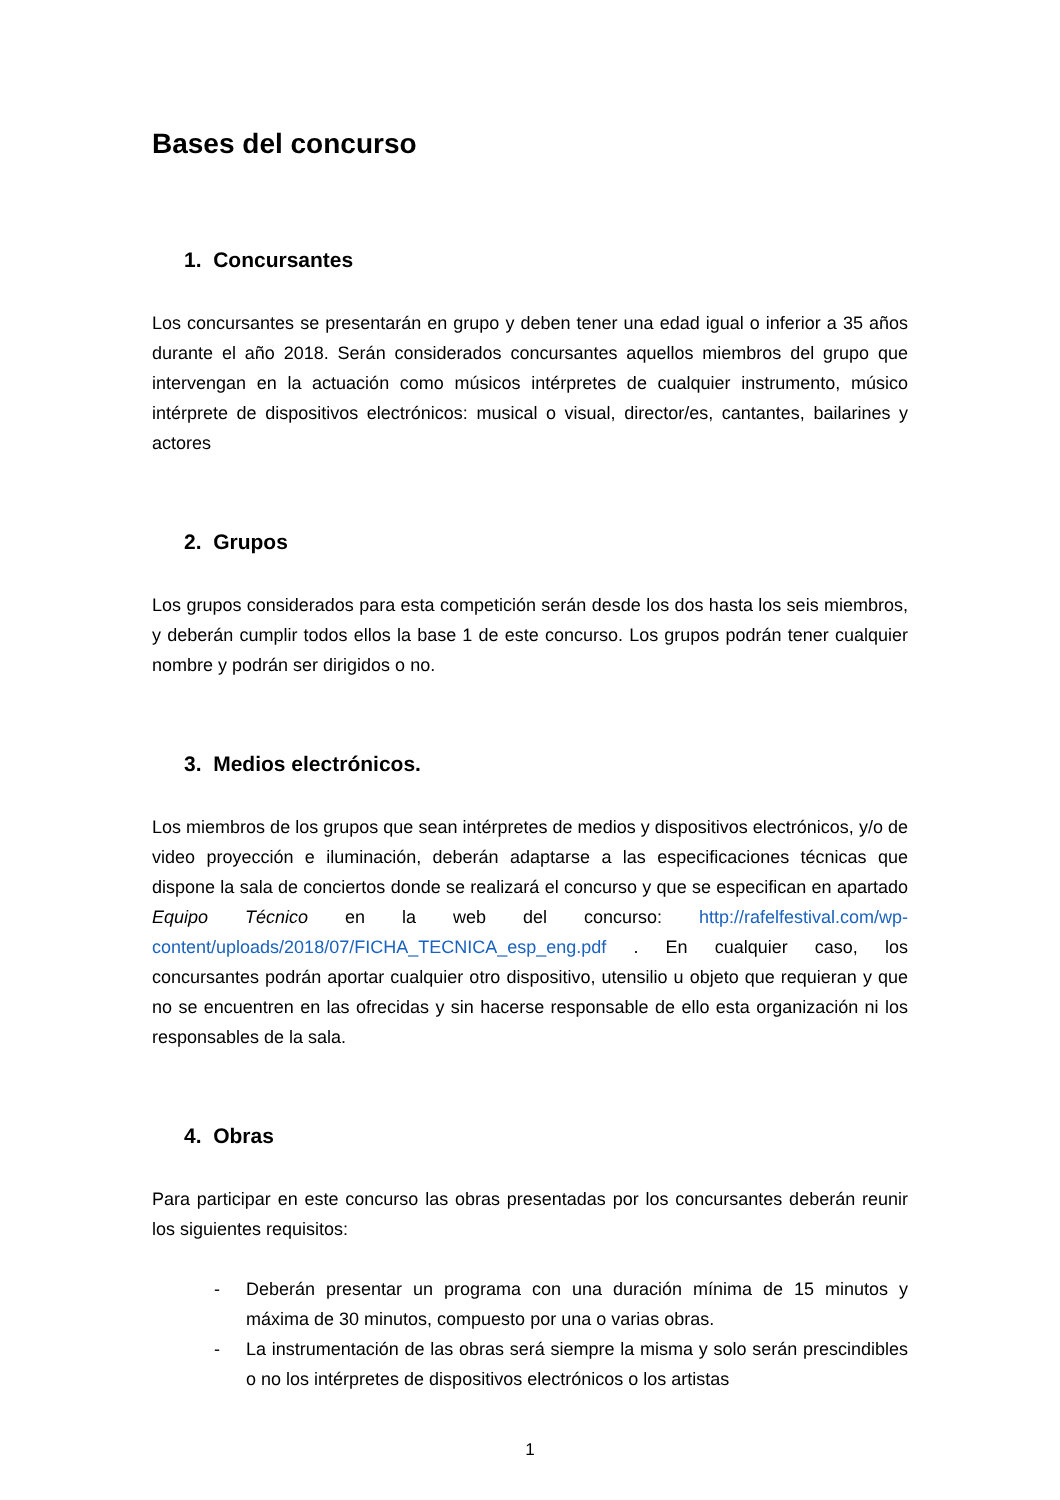Bases del concurso
1. Concursantes
Los concursantes se presentarán en grupo y deben tener una edad igual o inferior a 35 años durante el año 2018. Serán considerados concursantes aquellos miembros del grupo que intervengan en la actuación como músicos intérpretes de cualquier instrumento, músico intérprete de dispositivos electrónicos: musical o visual, director/es, cantantes, bailarines y actores
2. Grupos
Los grupos considerados para esta competición serán desde los dos hasta los seis miembros, y deberán cumplir todos ellos la base 1 de este concurso. Los grupos podrán tener cualquier nombre y podrán ser dirigidos o no.
3. Medios electrónicos.
Los miembros de los grupos que sean intérpretes de medios y dispositivos electrónicos, y/o de video proyección e iluminación, deberán adaptarse a las especificaciones técnicas que dispone la sala de conciertos donde se realizará el concurso y que se especifican en apartado Equipo Técnico en la web del concurso: http://rafelfestival.com/wp-content/uploads/2018/07/FICHA_TECNICA_esp_eng.pdf . En cualquier caso, los concursantes podrán aportar cualquier otro dispositivo, utensilio u objeto que requieran y que no se encuentren en las ofrecidas y sin hacerse responsable de ello esta organización ni los responsables de la sala.
4. Obras
Para participar en este concurso las obras presentadas por los concursantes deberán reunir los siguientes requisitos:
- Deberán presentar un programa con una duración mínima de 15 minutos y máxima de 30 minutos, compuesto por una o varias obras.
- La instrumentación de las obras será siempre la misma y solo serán prescindibles o no los intérpretes de dispositivos electrónicos o los artistas
1